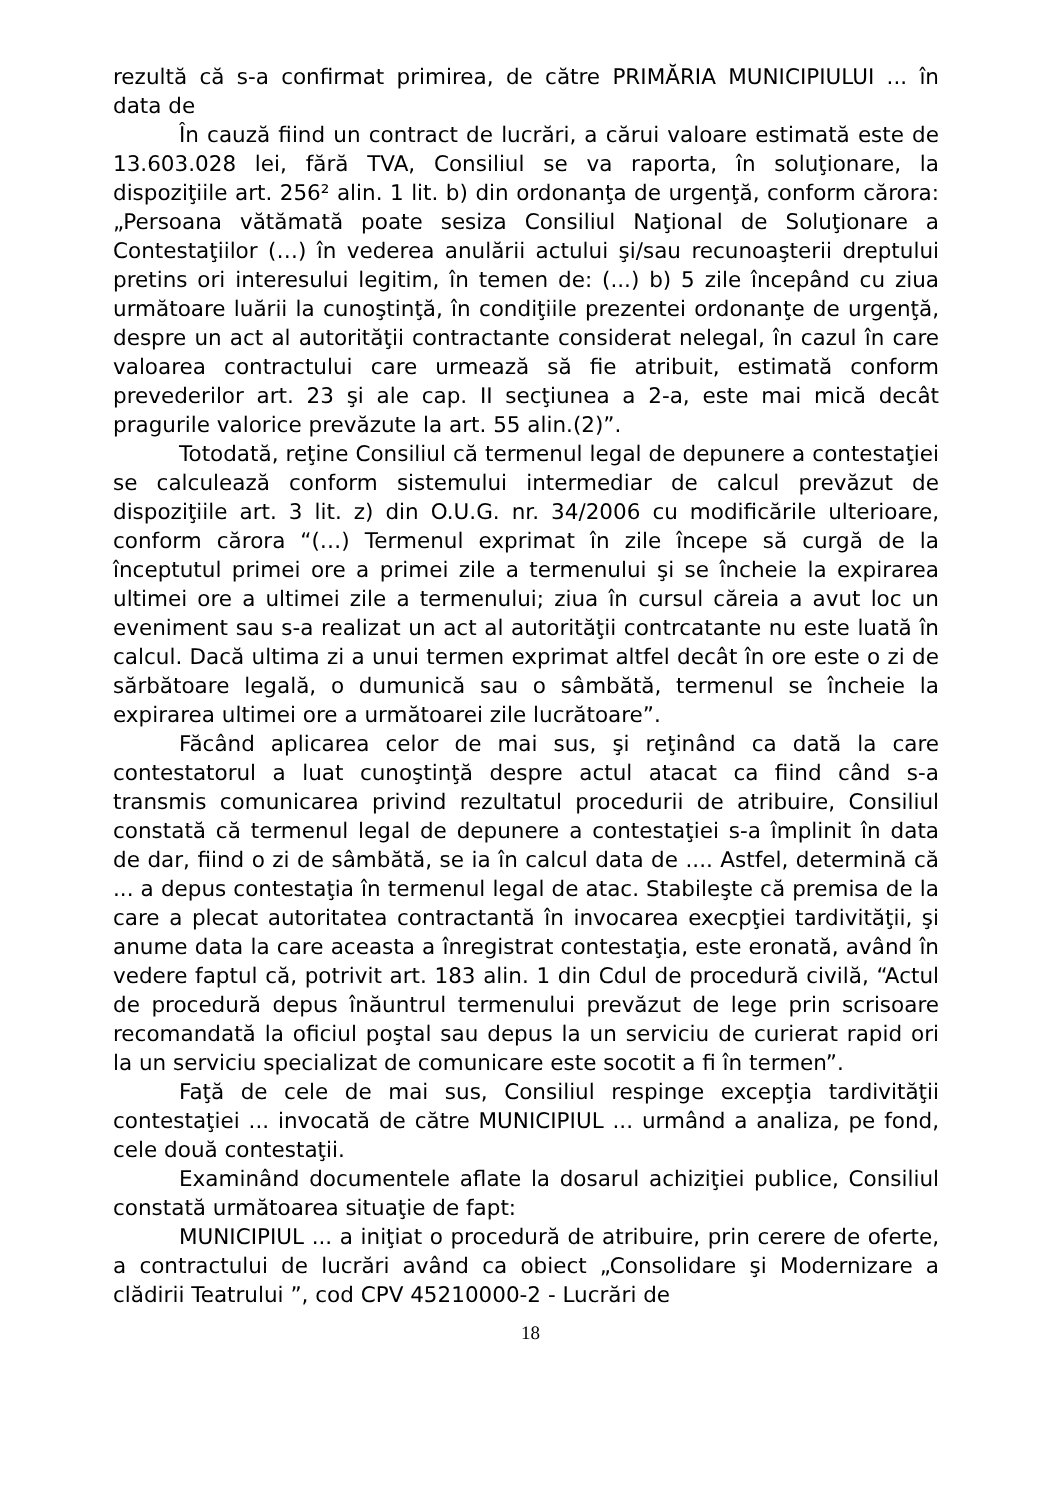rezultă că s-a confirmat primirea, de către PRIMĂRIA MUNICIPIULUI ... în data de
În cauză fiind un contract de lucrări, a cărui valoare estimată este de 13.603.028 lei, fără TVA, Consiliul se va raporta, în soluţionare, la dispoziţiile art. 256² alin. 1 lit. b) din ordonanţa de urgenţă, conform cărora: „Persoana vătămată poate sesiza Consiliul Naţional de Soluţionare a Contestaţiilor (…) în vederea anulării actului şi/sau recunoaşterii dreptului pretins ori interesului legitim, în temen de: (...) b) 5 zile începând cu ziua următoare luării la cunoştinţă, în condiţiile prezentei ordonanţe de urgenţă, despre un act al autorităţii contractante considerat nelegal, în cazul în care valoarea contractului care urmează să fie atribuit, estimată conform prevederilor art. 23 şi ale cap. II secţiunea a 2-a, este mai mică decât pragurile valorice prevăzute la art. 55 alin.(2)”.
Totodată, reţine Consiliul că termenul legal de depunere a contestaţiei se calculează conform sistemului intermediar de calcul prevăzut de dispoziţiile art. 3 lit. z) din O.U.G. nr. 34/2006 cu modificările ulterioare, conform cărora “(…) Termenul exprimat în zile începe să curgă de la începtutul primei ore a primei zile a termenului şi se încheie la expirarea ultimei ore a ultimei zile a termenului; ziua în cursul căreia a avut loc un eveniment sau s-a realizat un act al autorităţii contrcatante nu este luată în calcul. Dacă ultima zi a unui termen exprimat altfel decât în ore este o zi de sărbătoare legală, o dumunică sau o sâmbătă, termenul se încheie la expirarea ultimei ore a următoarei zile lucrătoare”.
Făcând aplicarea celor de mai sus, şi reţinând ca dată la care contestatorul a luat cunoştinţă despre actul atacat ca fiind când s-a transmis comunicarea privind rezultatul procedurii de atribuire, Consiliul constată că termenul legal de depunere a contestaţiei s-a împlinit în data de dar, fiind o zi de sâmbătă, se ia în calcul data de .... Astfel, determină că ... a depus contestaţia în termenul legal de atac. Stabileşte că premisa de la care a plecat autoritatea contractantă în invocarea execpţiei tardivităţii, şi anume data la care aceasta a înregistrat contestaţia, este eronată, având în vedere faptul că, potrivit art. 183 alin. 1 din Cdul de procedură civilă, “Actul de procedură depus înăuntrul termenului prevăzut de lege prin scrisoare recomandată la oficiul poştal sau depus la un serviciu de curierat rapid ori la un serviciu specializat de comunicare este socotit a fi în termen”.
Faţă de cele de mai sus, Consiliul respinge excepţia tardivităţii contestaţiei ... invocată de către MUNICIPIUL ... urmând a analiza, pe fond, cele două contestaţii.
Examinând documentele aflate la dosarul achiziţiei publice, Consiliul constată următoarea situaţie de fapt:
MUNICIPIUL ... a iniţiat o procedură de atribuire, prin cerere de oferte, a contractului de lucrări având ca obiect „Consolidare şi Modernizare a clădirii Teatrului ”, cod CPV 45210000-2 - Lucrări de
18